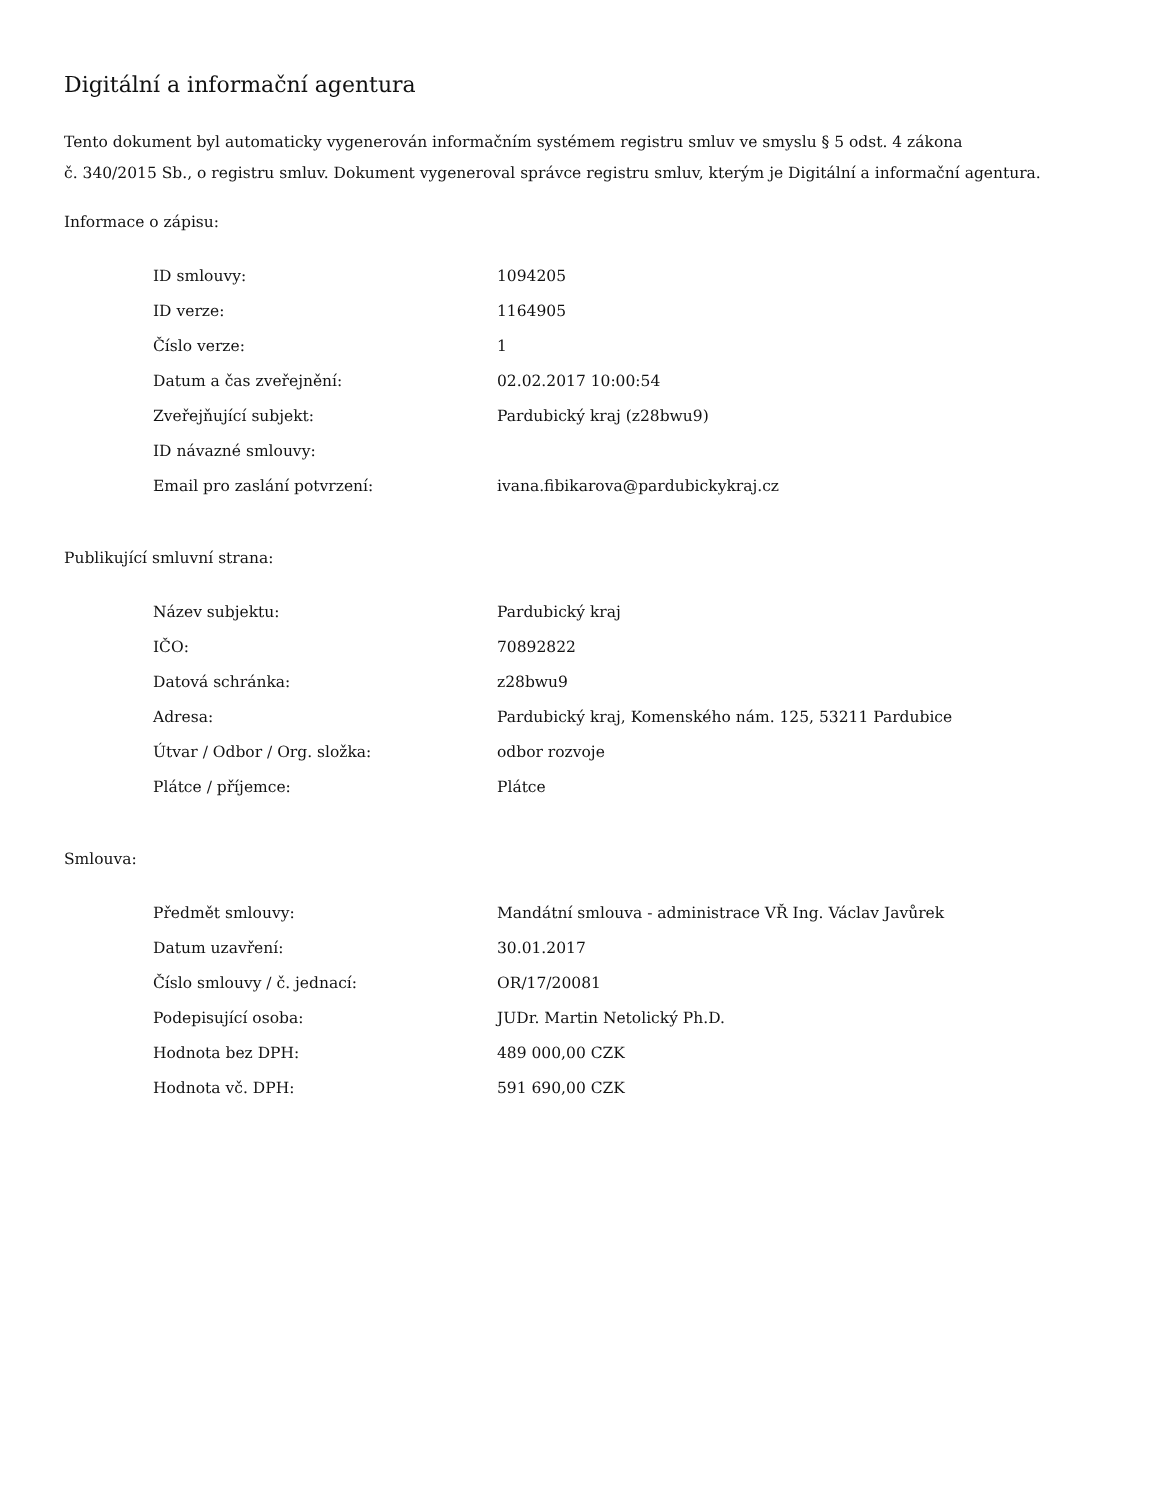Digitální a informační agentura
Tento dokument byl automaticky vygenerován informačním systémem registru smluv ve smyslu § 5 odst. 4 zákona
č. 340/2015 Sb., o registru smluv. Dokument vygeneroval správce registru smluv, kterým je Digitální a informační agentura.
Informace o zápisu:
| ID smlouvy: | 1094205 |
| ID verze: | 1164905 |
| Číslo verze: | 1 |
| Datum a čas zveřejnění: | 02.02.2017 10:00:54 |
| Zveřejňující subjekt: | Pardubický kraj (z28bwu9) |
| ID návazné smlouvy: | |
| Email pro zaslání potvrzení: | ivana.fibikarova@pardubickykraj.cz |
Publikující smluvní strana:
| Název subjektu: | Pardubický kraj |
| IČO: | 70892822 |
| Datová schránka: | z28bwu9 |
| Adresa: | Pardubický kraj, Komenského nám. 125, 53211 Pardubice |
| Útvar / Odbor / Org. složka: | odbor rozvoje |
| Plátce / příjemce: | Plátce |
Smlouva:
| Předmět smlouvy: | Mandátní smlouva - administrace VŘ Ing. Václav Javůrek |
| Datum uzavření: | 30.01.2017 |
| Číslo smlouvy / č. jednací: | OR/17/20081 |
| Podepisující osoba: | JUDr. Martin Netolický Ph.D. |
| Hodnota bez DPH: | 489 000,00 CZK |
| Hodnota vč. DPH: | 591 690,00 CZK |